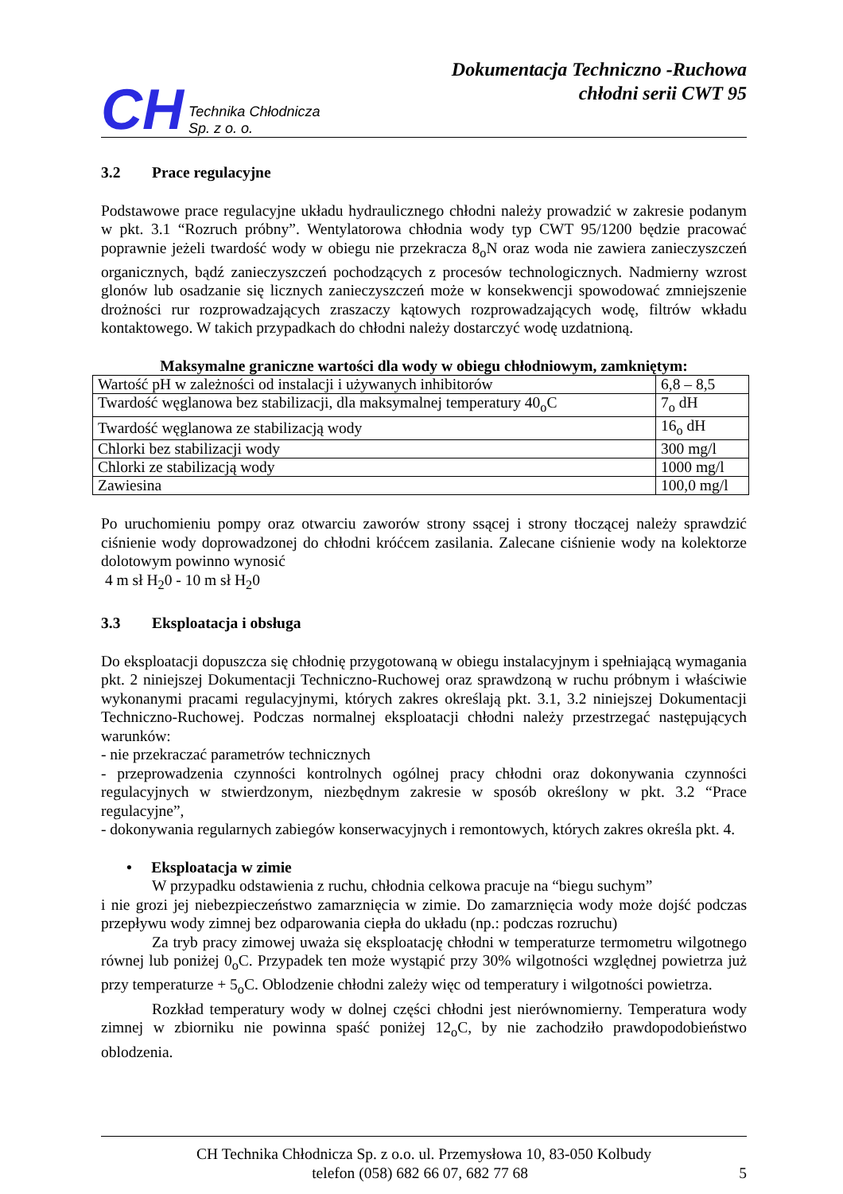CH Technika Chłodnicza
Sp. z o. o.
Dokumentacja Techniczno -Ruchowa
chłodni serii CWT 95
3.2 Prace regulacyjne
Podstawowe prace regulacyjne układu hydraulicznego chłodni należy prowadzić w zakresie podanym w pkt. 3.1 “Rozruch próbny”. Wentylatorowa chłodnia wody typ CWT 95/1200 będzie pracować poprawnie jeżeli twardość wody w obiegu nie przekracza 8<sub>o</sub>N oraz woda nie zawiera zanieczyszczeń organicznych, bądź zanieczyszczeń pochodzących z procesów technologicznych. Nadmierny wzrost glonów lub osadzanie się licznych zanieczyszczeń może w konsekwencji spowodować zmniejszenie drożności rur rozprowadzających zraszaczy kątowych rozprowadzających wodę, filtrów wkładu kontaktowego. W takich przypadkach do chłodni należy dostarczyć wodę uzdatnioną.
Maksymalne graniczne wartości dla wody w obiegu chłodniowym, zamkniętym:
| Wartość pH w zależności od instalacji i używanych inhibitorów | 6,8 – 8,5 |
| Twardość węglanowa bez stabilizacji, dla maksymalnej temperatury 40<sub>o</sub>C | 7<sub>o</sub> dH |
| Twardość węglanowa ze stabilizacją wody | 16<sub>o</sub> dH |
| Chlorki bez stabilizacji wody | 300 mg/l |
| Chlorki ze stabilizacją wody | 1000 mg/l |
| Zawiesina | 100,0 mg/l |
Po uruchomieniu pompy oraz otwarciu zaworów strony ssącej i strony tłoczącej należy sprawdzić ciśnienie wody doprowadzonej do chłodni króćcem zasilania. Zalecane ciśnienie wody na kolektorze dolotowym powinno wynosić
4 m sł H<sub>2</sub>0 - 10 m sł H<sub>2</sub>0
3.3 Eksploatacja i obsługa
Do eksploatacji dopuszcza się chłodnię przygotowaną w obiegu instalacyjnym i spełniającą wymagania pkt. 2 niniejszej Dokumentacji Techniczno-Ruchowej oraz sprawdzoną w ruchu próbnym i właściwie wykonanymi pracami regulacyjnymi, których zakres określają pkt. 3.1, 3.2 niniejszej Dokumentacji Techniczno-Ruchowej. Podczas normalnej eksploatacji chłodni należy przestrzegać następujących warunków:
- nie przekraczać parametrów technicznych
- przeprowadzenia czynności kontrolnych ogólnej pracy chłodni oraz dokonywania czynności regulacyjnych w stwierdzonym, niezbędnym zakresie w sposób określony w pkt. 3.2 “Prace regulacyjne”,
- dokonywania regularnych zabiegów konserwacyjnych i remontowych, których zakres określa pkt. 4.
• Eksploatacja w zimie
W przypadku odstawienia z ruchu, chłodnia celkowa pracuje na “biegu suchym”
i nie grozi jej niebezpieczeństwo zamarznięcia w zimie. Do zamarznięcia wody może dojść podczas przepływu wody zimnej bez odparowania ciepła do układu (np.: podczas rozruchu)
Za tryb pracy zimowej uważa się eksploatację chłodni w temperaturze termometru wilgotnego równej lub poniżej 0<sub>o</sub>C. Przypadek ten może wystąpić przy 30% wilgotności względnej powietrza już przy temperaturze + 5<sub>o</sub>C. Oblodzenie chłodni zależy więc od temperatury i wilgotności powietrza.
Rozkład temperatury wody w dolnej części chłodni jest nierównomierny. Temperatura wody zimnej w zbiorniku nie powinna spaść poniżej 12<sub>o</sub>C, by nie zachodziło prawdopodobieństwo oblodzenia.
CH Technika Chłodnicza Sp. z o.o. ul. Przemysłowa 10, 83-050 Kolbudy
telefon (058) 682 66 07, 682 77 68 5